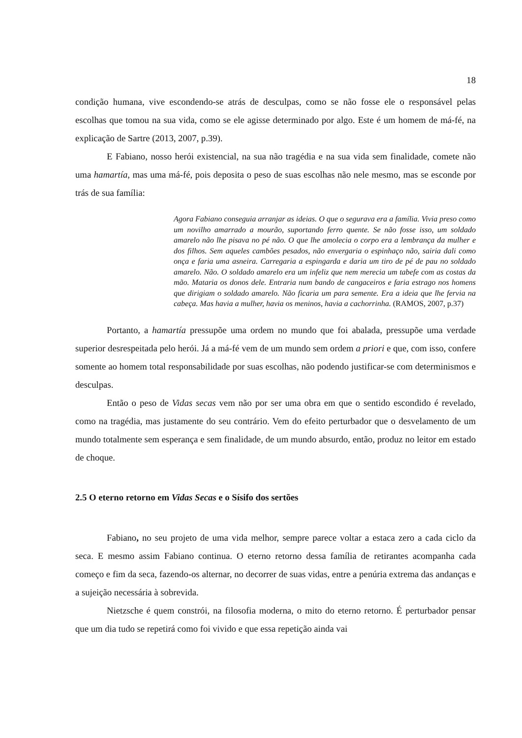18
condição humana, vive escondendo-se atrás de desculpas, como se não fosse ele o responsável pelas escolhas que tomou na sua vida, como se ele agisse determinado por algo. Este é um homem de má-fé, na explicação de Sartre (2013, 2007, p.39).
E Fabiano, nosso herói existencial, na sua não tragédia e na sua vida sem finalidade, comete não uma hamartía, mas uma má-fé, pois deposita o peso de suas escolhas não nele mesmo, mas se esconde por trás de sua família:
Agora Fabiano conseguia arranjar as ideias. O que o segurava era a família. Vivia preso como um novilho amarrado a mourão, suportando ferro quente. Se não fosse isso, um soldado amarelo não lhe pisava no pé não. O que lhe amolecia o corpo era a lembrança da mulher e dos filhos. Sem aqueles cambões pesados, não envergaria o espinhaço não, sairia dali como onça e faria uma asneira. Carregaria a espingarda e daria um tiro de pé de pau no soldado amarelo. Não. O soldado amarelo era um infeliz que nem merecia um tabefe com as costas da mão. Mataria os donos dele. Entraria num bando de cangaceiros e faria estrago nos homens que dirigiam o soldado amarelo. Não ficaria um para semente. Era a ideia que lhe fervia na cabeça. Mas havia a mulher, havia os meninos, havia a cachorrinha. (RAMOS, 2007, p.37)
Portanto, a hamartía pressupõe uma ordem no mundo que foi abalada, pressupõe uma verdade superior desrespeitada pelo herói. Já a má-fé vem de um mundo sem ordem a priori e que, com isso, confere somente ao homem total responsabilidade por suas escolhas, não podendo justificar-se com determinismos e desculpas.
Então o peso de Vidas secas vem não por ser uma obra em que o sentido escondido é revelado, como na tragédia, mas justamente do seu contrário. Vem do efeito perturbador que o desvelamento de um mundo totalmente sem esperança e sem finalidade, de um mundo absurdo, então, produz no leitor em estado de choque.
2.5 O eterno retorno em Vidas Secas e o Sísifo dos sertões
Fabiano, no seu projeto de uma vida melhor, sempre parece voltar a estaca zero a cada ciclo da seca. E mesmo assim Fabiano continua. O eterno retorno dessa família de retirantes acompanha cada começo e fim da seca, fazendo-os alternar, no decorrer de suas vidas, entre a penúria extrema das andanças e a sujeição necessária à sobrevida.
Nietzsche é quem constrói, na filosofia moderna, o mito do eterno retorno. É perturbador pensar que um dia tudo se repetirá como foi vivido e que essa repetição ainda vai